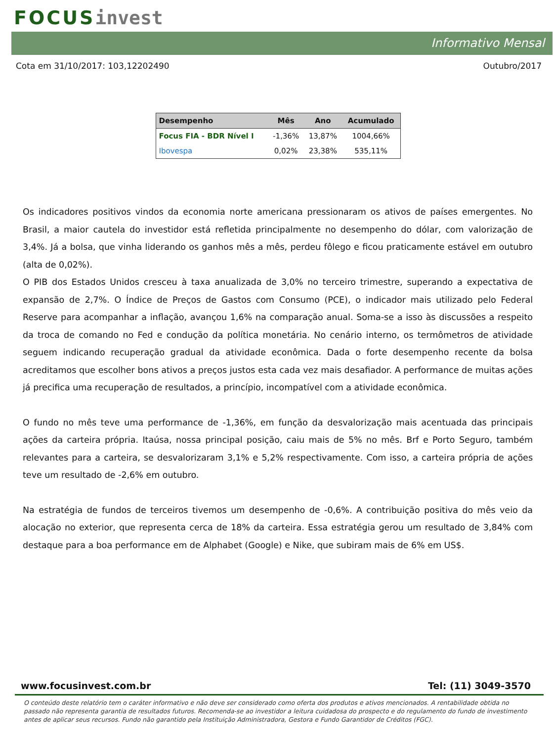FOCUS invest
Informativo Mensal
Cota em 31/10/2017: 103,12202490 Outubro/2017
| Desempenho | Mês | Ano | Acumulado |
| --- | --- | --- | --- |
| Focus FIA - BDR Nível I | -1,36% | 13,87% | 1004,66% |
| Ibovespa | 0,02% | 23,38% | 535,11% |
Os indicadores positivos vindos da economia norte americana pressionaram os ativos de países emergentes. No Brasil, a maior cautela do investidor está refletida principalmente no desempenho do dólar, com valorização de 3,4%. Já a bolsa, que vinha liderando os ganhos mês a mês, perdeu fôlego e ficou praticamente estável em outubro (alta de 0,02%).
O PIB dos Estados Unidos cresceu à taxa anualizada de 3,0% no terceiro trimestre, superando a expectativa de expansão de 2,7%. O Índice de Preços de Gastos com Consumo (PCE), o indicador mais utilizado pelo Federal Reserve para acompanhar a inflação, avançou 1,6% na comparação anual. Soma-se a isso às discussões a respeito da troca de comando no Fed e condução da política monetária. No cenário interno, os termômetros de atividade seguem indicando recuperação gradual da atividade econômica. Dada o forte desempenho recente da bolsa acreditamos que escolher bons ativos a preços justos esta cada vez mais desafiador. A performance de muitas ações já precifica uma recuperação de resultados, a princípio, incompatível com a atividade econômica.
O fundo no mês teve uma performance de -1,36%, em função da desvalorização mais acentuada das principais ações da carteira própria. Itaúsa, nossa principal posição, caiu mais de 5% no mês. Brf e Porto Seguro, também relevantes para a carteira, se desvalorizaram 3,1% e 5,2% respectivamente. Com isso, a carteira própria de ações teve um resultado de -2,6% em outubro.
Na estratégia de fundos de terceiros tivemos um desempenho de -0,6%. A contribuição positiva do mês veio da alocação no exterior, que representa cerca de 18% da carteira. Essa estratégia gerou um resultado de 3,84% com destaque para a boa performance em de Alphabet (Google) e Nike, que subiram mais de 6% em US$.
www.focusinvest.com.br Tel: (11) 3049-3570
O conteúdo deste relatório tem o caráter informativo e não deve ser considerado como oferta dos produtos e ativos mencionados. A rentabilidade obtida no passado não representa garantia de resultados futuros. Recomenda-se ao investidor a leitura cuidadosa do prospecto e do regulamento do fundo de investimento antes de aplicar seus recursos. Fundo não garantido pela Instituição Administradora, Gestora e Fundo Garantidor de Créditos (FGC).